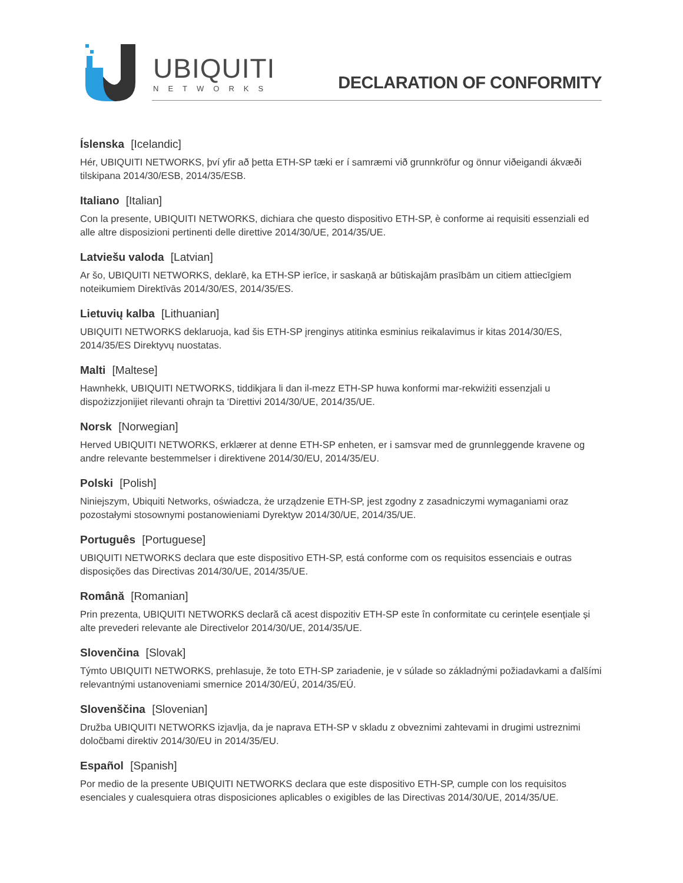UBIQUITI
NETWORKS
DECLARATION OF CONFORMITY
Íslenska [Icelandic]
Hér, UBIQUITI NETWORKS, því yfir að þetta ETH-SP tæki er í samræmi við grunnkröfur og önnur viðeigandi ákvæði tilskipana 2014/30/ESB, 2014/35/ESB.
Italiano [Italian]
Con la presente, UBIQUITI NETWORKS, dichiara che questo dispositivo ETH-SP, è conforme ai requisiti essenziali ed alle altre disposizioni pertinenti delle direttive 2014/30/UE, 2014/35/UE.
Latviešu valoda [Latvian]
Ar šo, UBIQUITI NETWORKS, deklarē, ka ETH-SP ierīce, ir saskaņā ar būtiskajām prasībām un citiem attiecīgiem noteikumiem Direktīvās 2014/30/ES, 2014/35/ES.
Lietuvių kalba [Lithuanian]
UBIQUITI NETWORKS deklaruoja, kad šis ETH-SP įrenginys atitinka esminius reikalavimus ir kitas 2014/30/ES, 2014/35/ES Direktyvų nuostatas.
Malti [Maltese]
Hawnhekk, UBIQUITI NETWORKS, tiddikjara li dan il-mezz ETH-SP huwa konformi mar-rekwiżiti essenzjali u dispożizzjonijiet rilevanti oħrajn ta ‘Direttivi 2014/30/UE, 2014/35/UE.
Norsk [Norwegian]
Herved UBIQUITI NETWORKS, erklærer at denne ETH-SP enheten, er i samsvar med de grunnleggende kravene og andre relevante bestemmelser i direktivene 2014/30/EU, 2014/35/EU.
Polski [Polish]
Niniejszym, Ubiquiti Networks, oświadcza, że urządzenie ETH-SP, jest zgodny z zasadniczymi wymaganiami oraz pozostałymi stosownymi postanowieniami Dyrektyw 2014/30/UE, 2014/35/UE.
Português [Portuguese]
UBIQUITI NETWORKS declara que este dispositivo ETH-SP, está conforme com os requisitos essenciais e outras disposições das Directivas 2014/30/UE, 2014/35/UE.
Română [Romanian]
Prin prezenta, UBIQUITI NETWORKS declară că acest dispozitiv ETH-SP este în conformitate cu cerințele esențiale și alte prevederi relevante ale Directivelor 2014/30/UE, 2014/35/UE.
Slovenčina [Slovak]
Týmto UBIQUITI NETWORKS, prehlasuje, že toto ETH-SP zariadenie, je v súlade so základnými požiadavkami a ďalšími relevantnými ustanoveniami smernice 2014/30/EÚ, 2014/35/EÚ.
Slovenščina [Slovenian]
Družba UBIQUITI NETWORKS izjavlja, da je naprava ETH-SP v skladu z obveznimi zahtevami in drugimi ustreznimi določbami direktiv 2014/30/EU in 2014/35/EU.
Español [Spanish]
Por medio de la presente UBIQUITI NETWORKS declara que este dispositivo ETH-SP, cumple con los requisitos esenciales y cualesquiera otras disposiciones aplicables o exigibles de las Directivas 2014/30/UE, 2014/35/UE.